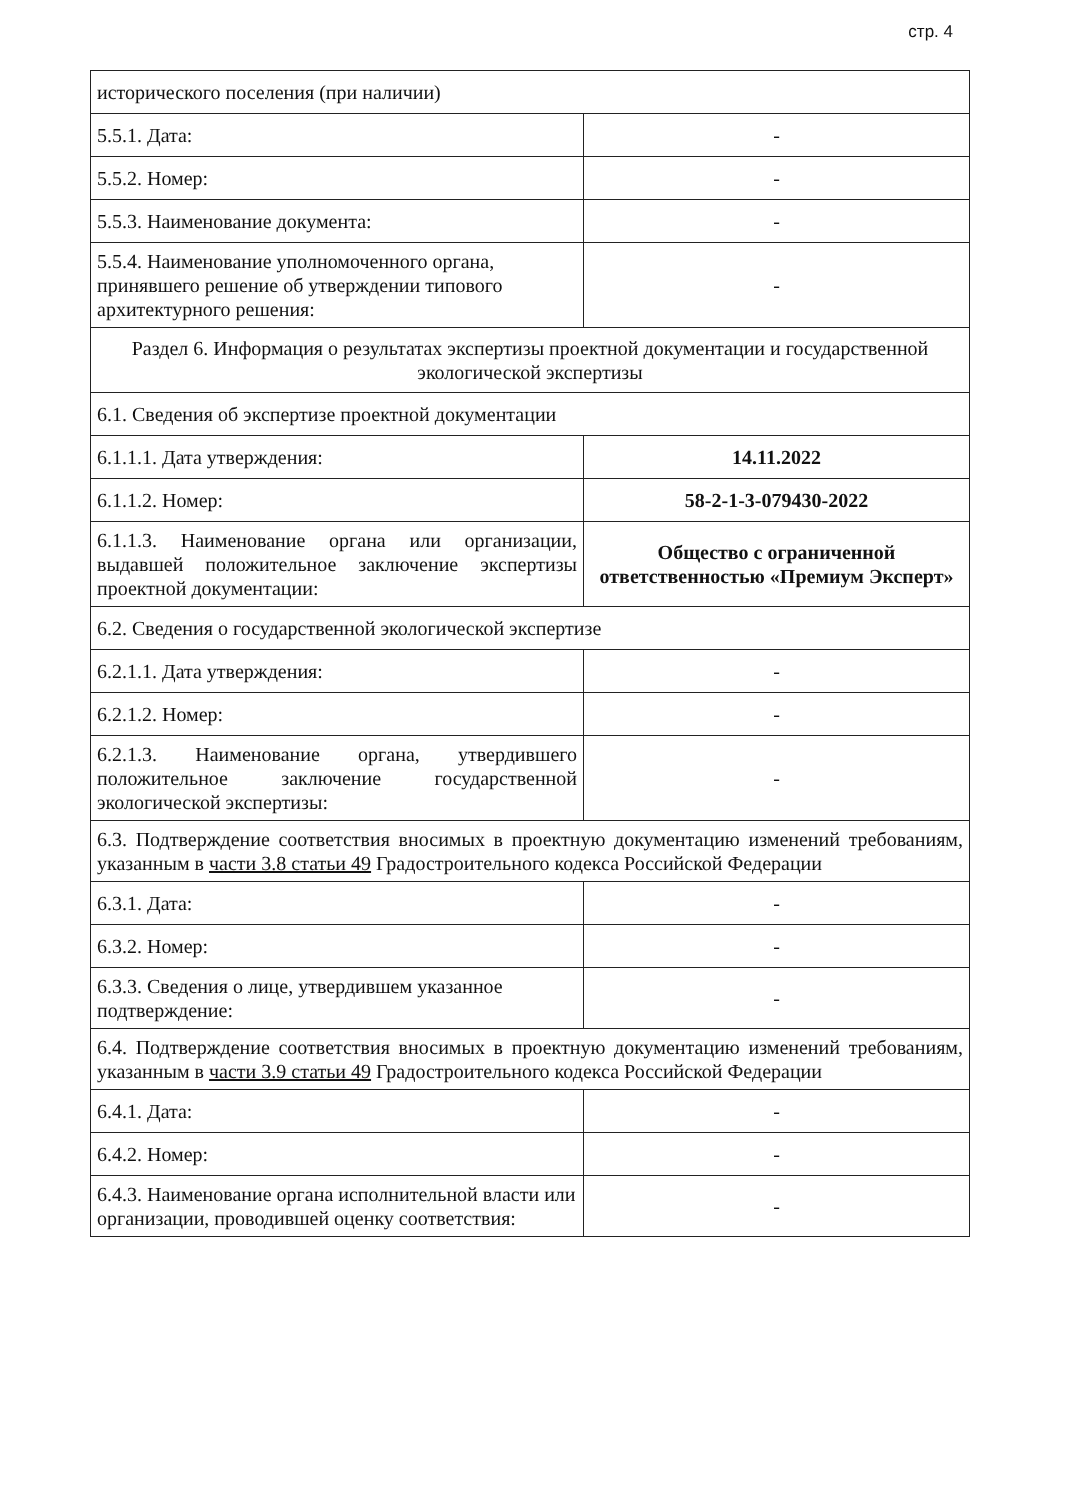стр. 4
| исторического поселения (при наличии) | |
| 5.5.1. Дата: | - |
| 5.5.2. Номер: | - |
| 5.5.3. Наименование документа: | - |
| 5.5.4. Наименование уполномоченного органа, принявшего решение об утверждении типового архитектурного решения: | - |
| Раздел 6. Информация о результатах экспертизы проектной документации и государственной экологической экспертизы | |
| 6.1. Сведения об экспертизе проектной документации | |
| 6.1.1.1. Дата утверждения: | 14.11.2022 |
| 6.1.1.2. Номер: | 58-2-1-3-079430-2022 |
| 6.1.1.3. Наименование органа или организации, выдавшей положительное заключение экспертизы проектной документации: | Общество с ограниченной ответственностью «Премиум Эксперт» |
| 6.2. Сведения о государственной экологической экспертизе | |
| 6.2.1.1. Дата утверждения: | - |
| 6.2.1.2. Номер: | - |
| 6.2.1.3. Наименование органа, утвердившего положительное заключение государственной экологической экспертизы: | - |
| 6.3. Подтверждение соответствия вносимых в проектную документацию изменений требованиям, указанным в части 3.8 статьи 49 Градостроительного кодекса Российской Федерации | |
| 6.3.1. Дата: | - |
| 6.3.2. Номер: | - |
| 6.3.3. Сведения о лице, утвердившем указанное подтверждение: | - |
| 6.4. Подтверждение соответствия вносимых в проектную документацию изменений требованиям, указанным в части 3.9 статьи 49 Градостроительного кодекса Российской Федерации | |
| 6.4.1. Дата: | - |
| 6.4.2. Номер: | - |
| 6.4.3. Наименование органа исполнительной власти или организации, проводившей оценку соответствия: | - |